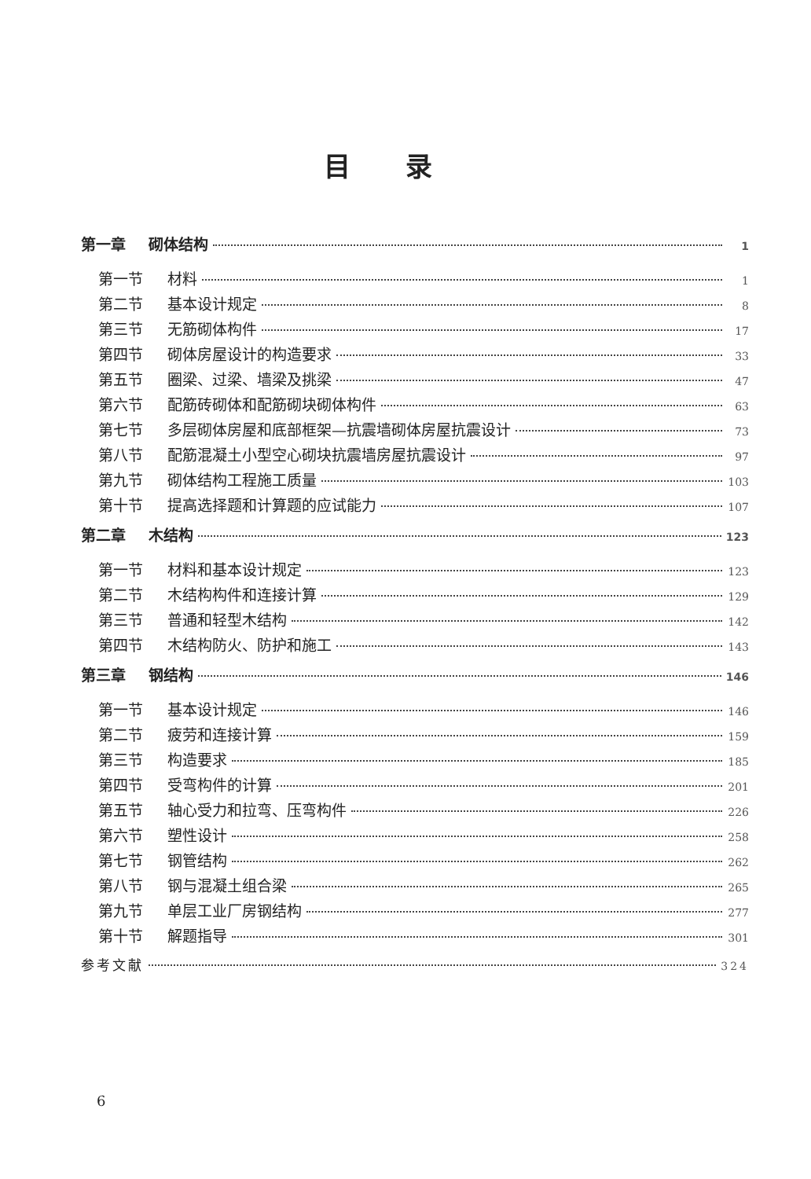目录
第一章 砌体结构 1
第一节 材料 1
第二节 基本设计规定 8
第三节 无筋砌体构件 17
第四节 砌体房屋设计的构造要求 33
第五节 圈梁、过梁、墙梁及挑梁 47
第六节 配筋砖砌体和配筋砌块砌体构件 63
第七节 多层砌体房屋和底部框架—抗震墙砌体房屋抗震设计 73
第八节 配筋混凝土小型空心砌块抗震墙房屋抗震设计 97
第九节 砌体结构工程施工质量 103
第十节 提高选择题和计算题的应试能力 107
第二章 木结构 123
第一节 材料和基本设计规定 123
第二节 木结构构件和连接计算 129
第三节 普通和轻型木结构 142
第四节 木结构防火、防护和施工 143
第三章 钢结构 146
第一节 基本设计规定 146
第二节 疲劳和连接计算 159
第三节 构造要求 185
第四节 受弯构件的计算 201
第五节 轴心受力和拉弯、压弯构件 226
第六节 塑性设计 258
第七节 钢管结构 262
第八节 钢与混凝土组合梁 265
第九节 单层工业厂房钢结构 277
第十节 解题指导 301
参考文献 324
6